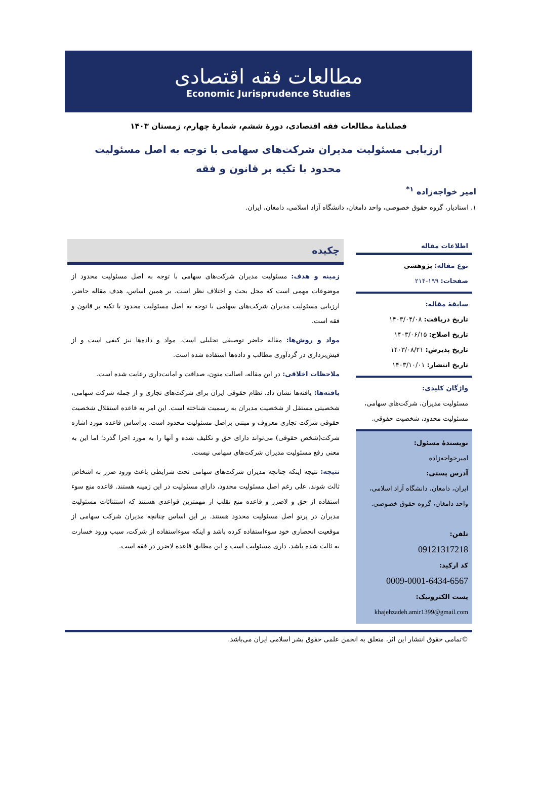مطالعات فقه اقتصادی
Economic Jurisprudence Studies
فصلنامهٔ مطالعات فقه اقتصادی، دورهٔ ششم، شمارهٔ چهارم، زمستان ۱۴۰۳
ارزیابی مسئولیت مدیران شرکت‌های سهامی با توجه به اصل مسئولیت محدود با تکیه بر قانون و فقه
امیر خواجه‌زاده <sup>۱*</sup>
۱. استادیار، گروه حقوق خصوصی، واحد دامغان، دانشگاه آزاد اسلامی، دامغان، ایران.
اطلاعات مقاله
نوع مقاله: پژوهشی
صفحات: ۱۹۹-۲۱۴
سابقهٔ مقاله:
تاریخ دریافت: ۱۴۰۳/۰۴/۰۸
تاریخ اصلاح: ۱۴۰۳/۰۶/۱۵
تاریخ پذیرش: ۱۴۰۳/۰۸/۲۱
تاریخ انتشار: ۱۴۰۳/۱۰/۰۱
واژگان کلیدی:
مسئولیت مدیران، شرکت‌های سهامی، مسئولیت محدود، شخصیت حقوقی.
نویسندهٔ مسئول:
امیرخواجه‌زاده
آدرس پستی:
ایران، دامغان، دانشگاه آزاد اسلامی، واحد دامغان، گروه حقوق خصوصی.
تلفن:
09121317218
کد ارکید:
0009-0001-6434-6567
پست الکترونیک:
khajehzadeh.amir1399@gmail.com
چکیده
زمینه و هدف: مسئولیت مدیران شرکت‌های سهامی با توجه به اصل مسئولیت محدود از موضوعات مهمی است که محل بحث و اختلاف نظر است. بر همین اساس، هدف مقاله حاضر، ارزیابی مسئولیت مدیران شرکت‌های سهامی با توجه به اصل مسئولیت محدود با تکیه بر قانون و فقه است.
مواد و روش‌ها: مقاله حاضر توصیفی تحلیلی است. مواد و داده‌ها نیز کیفی است و از فیش‌برداری در گردآوری مطالب و داده‌ها استفاده شده است.
ملاحظات اخلاقی: در این مقاله، اصالت متون، صداقت و امانت‌داری رعایت شده است.
یافته‌ها: یافته‌ها نشان داد، نظام حقوقی ایران برای شرکت‌های تجاری و از جمله شرکت سهامی، شخصیتی مستقل از شخصیت مدیران به رسمیت شناخته است. این امر به قاعده استقلال شخصیت حقوقی شرکت تجاری معروف و مبتنی براصل مسئولیت محدود است. براساس قاعده مورد اشاره شرکت(شخص حقوقی) می‌تواند دارای حق و تکلیف شده و آنها را به مورد اجرا گذرد؛ اما این به معنی رفع مسئولیت مدیران شرکت‌های سهامی نیست.
نتیجه: نتیجه اینکه چنانچه مدیران شرکت‌های سهامی تحت شرایطی باعث ورود ضرر به اشخاص ثالث شوند، علی رغم اصل مسئولیت محدود، دارای مسئولیت در این زمینه هستند. قاعده منع سوء استفاده از حق و لاضرر و قاعده منع تقلب از مهمترین قواعدی هستند که استثنائات مسئولیت مدیران در پرتو اصل مسئولیت محدود هستند. بر این اساس چنانچه مدیران شرکت سهامی از موقعیت انحصاری خود سوءاستفاده کرده باشد و اینکه سوءاستفاده از شرکت، سبب ورود خسارت به ثالث شده باشد، داری مسئولیت است و این مطابق قاعده لاضرر در فقه است.
©تمامی حقوق انتشار این اثر، متعلق به انجمن علمی حقوق بشر اسلامی ایران می‌باشد.